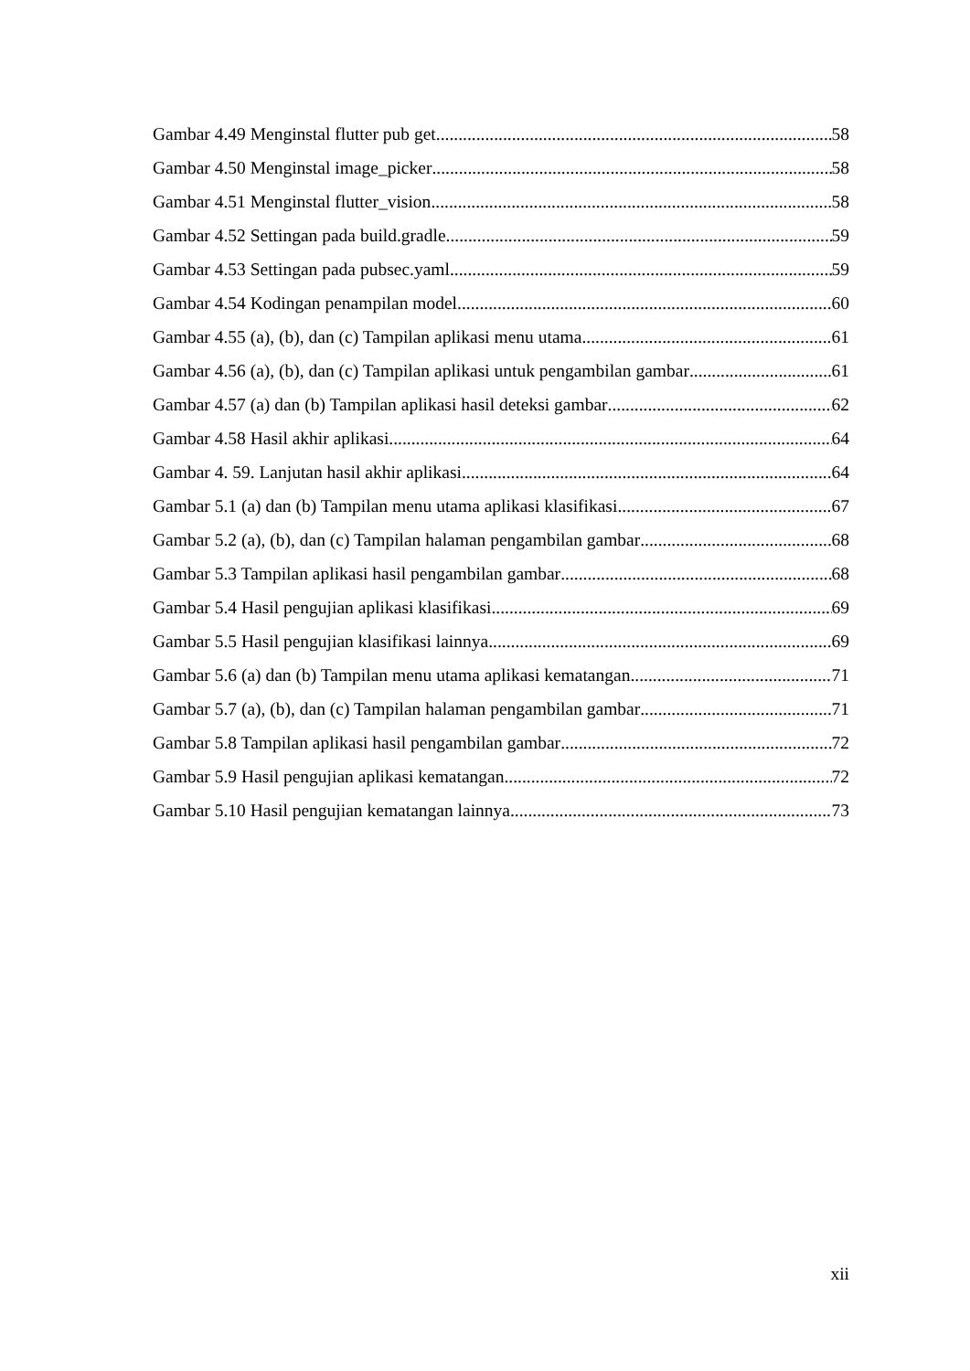Gambar 4.49 Menginstal flutter pub get 58
Gambar 4.50 Menginstal image_picker 58
Gambar 4.51 Menginstal flutter_vision 58
Gambar 4.52 Settingan pada build.gradle 59
Gambar 4.53 Settingan pada pubsec.yaml 59
Gambar 4.54 Kodingan penampilan model 60
Gambar 4.55 (a), (b), dan (c) Tampilan aplikasi menu utama 61
Gambar 4.56 (a), (b), dan (c) Tampilan aplikasi untuk pengambilan gambar 61
Gambar 4.57 (a) dan (b) Tampilan aplikasi hasil deteksi gambar 62
Gambar 4.58 Hasil akhir aplikasi 64
Gambar 4. 59. Lanjutan hasil akhir aplikasi 64
Gambar 5.1 (a) dan (b) Tampilan menu utama aplikasi klasifikasi 67
Gambar 5.2 (a), (b), dan (c) Tampilan halaman pengambilan gambar 68
Gambar 5.3 Tampilan aplikasi hasil pengambilan gambar 68
Gambar 5.4 Hasil pengujian aplikasi klasifikasi 69
Gambar 5.5 Hasil pengujian klasifikasi lainnya 69
Gambar 5.6 (a) dan (b) Tampilan menu utama aplikasi kematangan 71
Gambar 5.7 (a), (b), dan (c) Tampilan halaman pengambilan gambar 71
Gambar 5.8 Tampilan aplikasi hasil pengambilan gambar 72
Gambar 5.9 Hasil pengujian aplikasi kematangan 72
Gambar 5.10 Hasil pengujian kematangan lainnya 73
xii